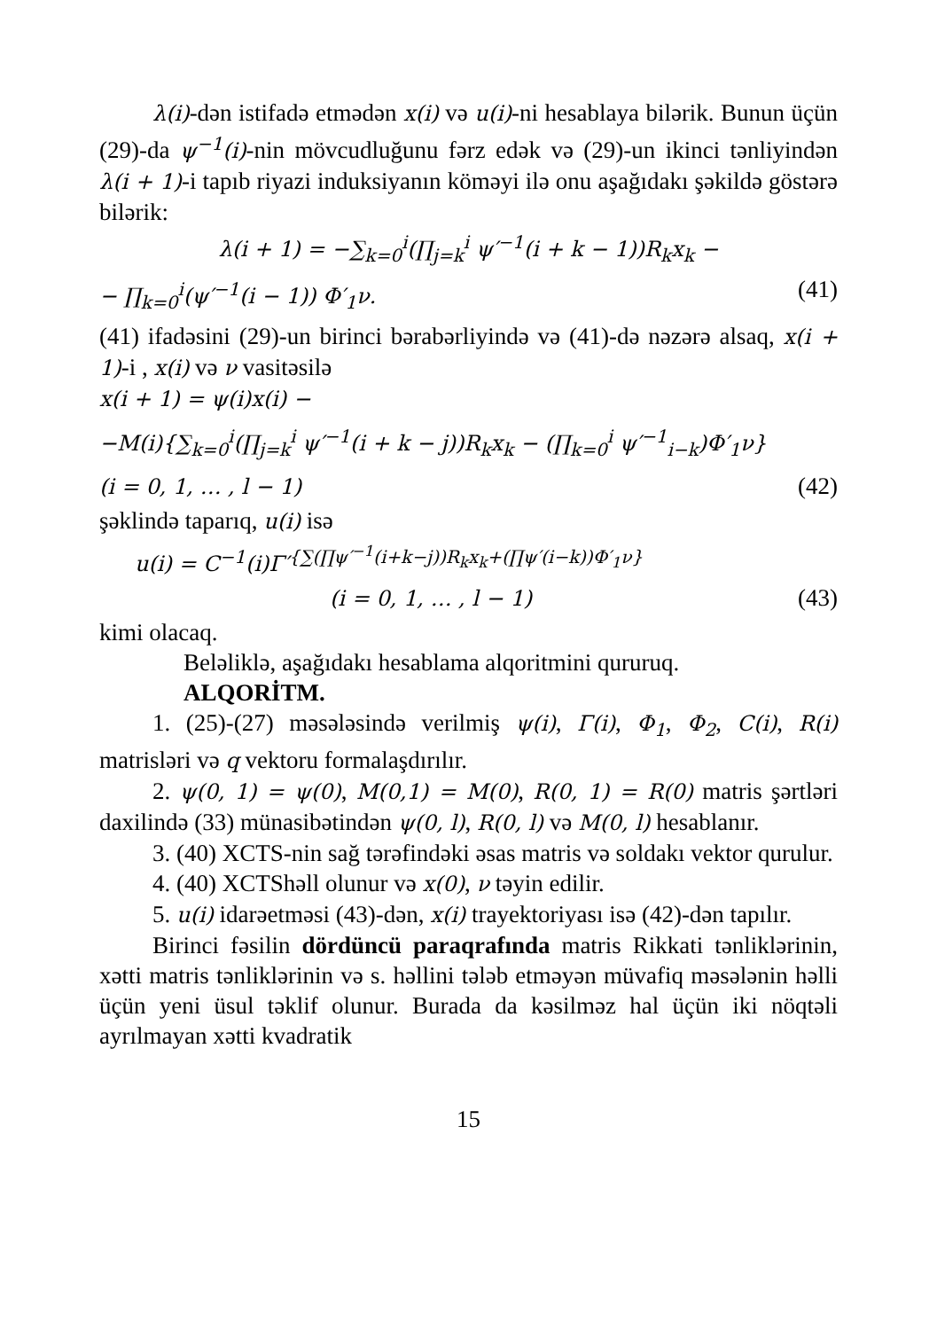λ(i)-dən istifadə etmədən x(i) və u(i)-ni hesablaya bilərik. Bunun üçün (29)-da ψ<sup>−1</sup>(i)-nin mövcudluğunu fərz edək və (29)-un ikinci tənliyindən λ(i + 1)-i tapıb riyazi induksiyanın köməyi ilə onu aşağıdakı şəkildə göstərə bilərik:
λ(i + 1) = −∑<sub>k=0</sub><sup>i</sup>(∏<sub>j=k</sub><sup>i</sup> ψ′<sup>−1</sup>(i + k − 1))R<sub>k</sub>x<sub>k</sub> −
− ∏<sub>k=0</sub><sup>i</sup>(ψ′<sup>−1</sup>(i − 1)) Φ′<sub>1</sub>ν. (41)
(41) ifadəsini (29)-un birinci bərabərliyində və (41)-də nəzərə alsaq, x(i + 1)-i , x(i) və ν vasitəsilə
x(i + 1) = ψ(i)x(i) −
−M(i){∑<sub>k=0</sub><sup>i</sup>(∏<sub>j=k</sub><sup>i</sup> ψ′<sup>−1</sup>(i + k − j))R<sub>k</sub>x<sub>k</sub> − (∏<sub>k=0</sub><sup>i</sup> ψ′<sup>−1</sup><sub>i−k</sub>)Φ′<sub>1</sub>ν}
(i = 0, 1, … , l − 1) (42)
şəklində taparıq, u(i) isə
u(i) = C<sup>−1</sup>(i)Γ′<sup>{∑(∏ψ′<sup>−1</sup>(i+k−j))R<sub>k</sub>x<sub>k</sub>+(∏ψ′(i−k))Φ′<sub>1</sub>ν}</sup>
(i = 0, 1, … , l − 1) (43)
kimi olacaq.
Beləliklə, aşağıdakı hesablama alqoritmini qururuq.
ALQORİTM.
1. (25)-(27) məsələsində verilmiş ψ(i), Γ(i), Φ<sub>1</sub>, Φ<sub>2</sub>, C(i), R(i) matrisləri və q vektoru formalaşdırılır.
2. ψ(0, 1) = ψ(0), M(0,1) = M(0), R(0, 1) = R(0) matris şərtləri daxilində (33) münasibətindən ψ(0, l), R(0, l) və M(0, l) hesablanır.
3. (40) XCTS-nin sağ tərəfindəki əsas matris və soldakı vektor qurulur.
4. (40) XCTShəll olunur və x(0), ν təyin edilir.
5. u(i) idarəetməsi (43)-dən, x(i) trayektoriyası isə (42)-dən tapılır.
Birinci fəsilin dördüncü paraqrafında matris Rikkati tənliklərinin, xətti matris tənliklərinin və s. həllini tələb etməyən müvafiq məsələnin həlli üçün yeni üsul təklif olunur. Burada da kəsilməz hal üçün iki nöqtəli ayrılmayan xətti kvadratik
15